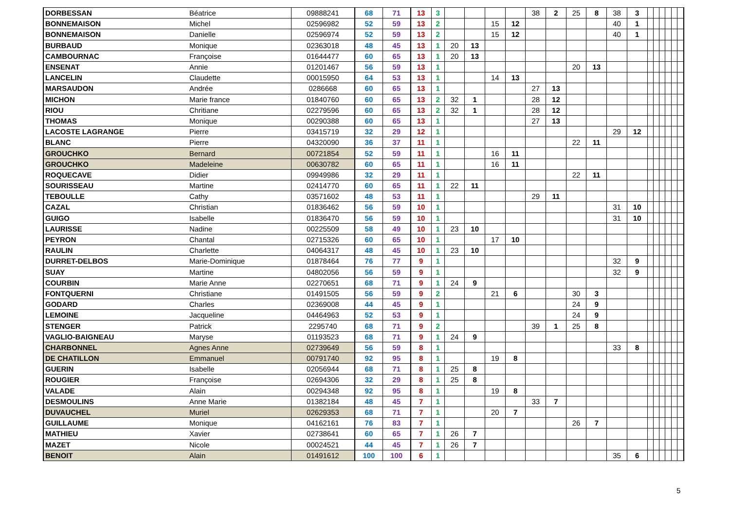| DORBESSAN | Béatrice | 09888241 | 68 | 71 | 13 | 3 | | | | | 38 | 2 | 25 | 8 | 38 | 3 | | | | | | |
| BONNEMAISON | Michel | 02596982 | 52 | 59 | 13 | 2 | | | 15 | 12 | | | | | 40 | 1 | | | | | | |
| BONNEMAISON | Danielle | 02596974 | 52 | 59 | 13 | 2 | | | 15 | 12 | | | | | 40 | 1 | | | | | | |
| BURBAUD | Monique | 02363018 | 48 | 45 | 13 | 1 | 20 | 13 | | | | | | | | | | | | | | |
| CAMBOURNAC | Françoise | 01644477 | 60 | 65 | 13 | 1 | 20 | 13 | | | | | | | | | | | | | | |
| ENSENAT | Annie | 01201467 | 56 | 59 | 13 | 1 | | | | | | | 20 | 13 | | | | | | | | |
| LANCELIN | Claudette | 00015950 | 64 | 53 | 13 | 1 | | | 14 | 13 | | | | | | | | | | | | |
| MARSAUDON | Andrée | 0286668 | 60 | 65 | 13 | 1 | | | | | 27 | 13 | | | | | | | | | | |
| MICHON | Marie france | 01840760 | 60 | 65 | 13 | 2 | 32 | 1 | | | 28 | 12 | | | | | | | | | | |
| RIOU | Chritiane | 02279596 | 60 | 65 | 13 | 2 | 32 | 1 | | | 28 | 12 | | | | | | | | | | |
| THOMAS | Monique | 00290388 | 60 | 65 | 13 | 1 | | | | | 27 | 13 | | | | | | | | | | |
| LACOSTE LAGRANGE | Pierre | 03415719 | 32 | 29 | 12 | 1 | | | | | | | | | 29 | 12 | | | | | | |
| BLANC | Pierre | 04320090 | 36 | 37 | 11 | 1 | | | | | | | 22 | 11 | | | | | | | | |
| GROUCHKO | Bernard | 00721854 | 52 | 59 | 11 | 1 | | | 16 | 11 | | | | | | | | | | | | |
| GROUCHKO | Madeleine | 00630782 | 60 | 65 | 11 | 1 | | | 16 | 11 | | | | | | | | | | | | |
| ROQUECAVE | Didier | 09949986 | 32 | 29 | 11 | 1 | | | | | | | 22 | 11 | | | | | | | | |
| SOURISSEAU | Martine | 02414770 | 60 | 65 | 11 | 1 | 22 | 11 | | | | | | | | | | | | | | |
| TEBOULLE | Cathy | 03571602 | 48 | 53 | 11 | 1 | | | | | 29 | 11 | | | | | | | | | | |
| CAZAL | Christian | 01836462 | 56 | 59 | 10 | 1 | | | | | | | | | 31 | 10 | | | | | | |
| GUIGO | Isabelle | 01836470 | 56 | 59 | 10 | 1 | | | | | | | | | 31 | 10 | | | | | | |
| LAURISSE | Nadine | 00225509 | 58 | 49 | 10 | 1 | 23 | 10 | | | | | | | | | | | | | | |
| PEYRON | Chantal | 02715326 | 60 | 65 | 10 | 1 | | | 17 | 10 | | | | | | | | | | | | |
| RAULIN | Charlette | 04064317 | 48 | 45 | 10 | 1 | 23 | 10 | | | | | | | | | | | | | | |
| DURRET-DELBOS | Marie-Dominique | 01878464 | 76 | 77 | 9 | 1 | | | | | | | | | 32 | 9 | | | | | | |
| SUAY | Martine | 04802056 | 56 | 59 | 9 | 1 | | | | | | | | | 32 | 9 | | | | | | |
| COURBIN | Marie Anne | 02270651 | 68 | 71 | 9 | 1 | 24 | 9 | | | | | | | | | | | | | | |
| FONTQUERNI | Christiane | 01491505 | 56 | 59 | 9 | 2 | | | 21 | 6 | | | 30 | 3 | | | | | | | | |
| GODARD | Charles | 02369008 | 44 | 45 | 9 | 1 | | | | | | | 24 | 9 | | | | | | | | |
| LEMOINE | Jacqueline | 04464963 | 52 | 53 | 9 | 1 | | | | | | | 24 | 9 | | | | | | | | |
| STENGER | Patrick | 2295740 | 68 | 71 | 9 | 2 | | | | | 39 | 1 | 25 | 8 | | | | | | | | |
| VAGLIO-BAIGNEAU | Maryse | 01193523 | 68 | 71 | 9 | 1 | 24 | 9 | | | | | | | | | | | | | | |
| CHARBONNEL | Agnes Anne | 02739649 | 56 | 59 | 8 | 1 | | | | | | | | | 33 | 8 | | | | | | |
| DE CHATILLON | Emmanuel | 00791740 | 92 | 95 | 8 | 1 | | | 19 | 8 | | | | | | | | | | | | |
| GUERIN | Isabelle | 02056944 | 68 | 71 | 8 | 1 | 25 | 8 | | | | | | | | | | | | | | |
| ROUGIER | Françoise | 02694306 | 32 | 29 | 8 | 1 | 25 | 8 | | | | | | | | | | | | | | |
| VALADE | Alain | 00294348 | 92 | 95 | 8 | 1 | | | 19 | 8 | | | | | | | | | | | | |
| DESMOULINS | Anne Marie | 01382184 | 48 | 45 | 7 | 1 | | | | | 33 | 7 | | | | | | | | | | |
| DUVAUCHEL | Muriel | 02629353 | 68 | 71 | 7 | 1 | | | 20 | 7 | | | | | | | | | | | | |
| GUILLAUME | Monique | 04162161 | 76 | 83 | 7 | 1 | | | | | | | 26 | 7 | | | | | | | | |
| MATHIEU | Xavier | 02738641 | 60 | 65 | 7 | 1 | 26 | 7 | | | | | | | | | | | | | | |
| MAZET | Nicole | 00024521 | 44 | 45 | 7 | 1 | 26 | 7 | | | | | | | | | | | | | | |
| BENOIT | Alain | 01491612 | 100 | 100 | 6 | 1 | | | | | | | | | 35 | 6 | | | | | | |
5